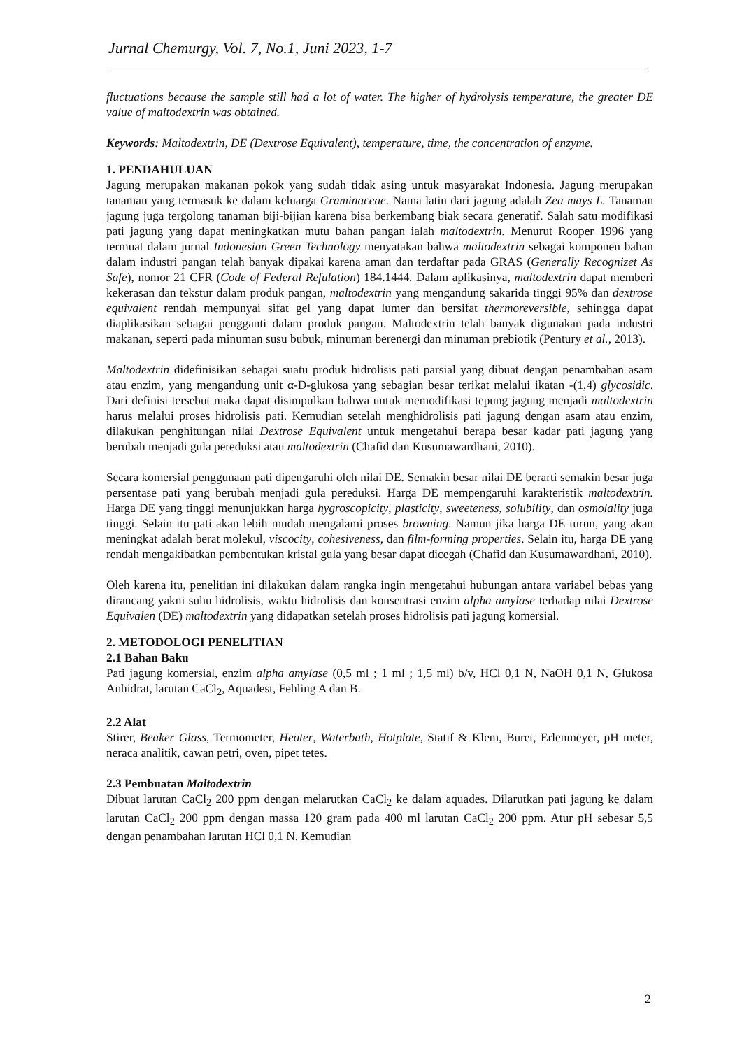Jurnal Chemurgy, Vol. 7, No.1, Juni 2023, 1-7
fluctuations because the sample still had a lot of water. The higher of hydrolysis temperature, the greater DE value of maltodextrin was obtained.
Keywords: Maltodextrin, DE (Dextrose Equivalent), temperature, time, the concentration of enzyme.
1. PENDAHULUAN
Jagung merupakan makanan pokok yang sudah tidak asing untuk masyarakat Indonesia. Jagung merupakan tanaman yang termasuk ke dalam keluarga Graminaceae. Nama latin dari jagung adalah Zea mays L. Tanaman jagung juga tergolong tanaman biji-bijian karena bisa berkembang biak secara generatif. Salah satu modifikasi pati jagung yang dapat meningkatkan mutu bahan pangan ialah maltodextrin. Menurut Rooper 1996 yang termuat dalam jurnal Indonesian Green Technology menyatakan bahwa maltodextrin sebagai komponen bahan dalam industri pangan telah banyak dipakai karena aman dan terdaftar pada GRAS (Generally Recognizet As Safe), nomor 21 CFR (Code of Federal Refulation) 184.1444. Dalam aplikasinya, maltodextrin dapat memberi kekerasan dan tekstur dalam produk pangan, maltodextrin yang mengandung sakarida tinggi 95% dan dextrose equivalent rendah mempunyai sifat gel yang dapat lumer dan bersifat thermoreversible, sehingga dapat diaplikasikan sebagai pengganti dalam produk pangan. Maltodextrin telah banyak digunakan pada industri makanan, seperti pada minuman susu bubuk, minuman berenergi dan minuman prebiotik (Pentury et al., 2013).
Maltodextrin didefinisikan sebagai suatu produk hidrolisis pati parsial yang dibuat dengan penambahan asam atau enzim, yang mengandung unit α-D-glukosa yang sebagian besar terikat melalui ikatan -(1,4) glycosidic. Dari definisi tersebut maka dapat disimpulkan bahwa untuk memodifikasi tepung jagung menjadi maltodextrin harus melalui proses hidrolisis pati. Kemudian setelah menghidrolisis pati jagung dengan asam atau enzim, dilakukan penghitungan nilai Dextrose Equivalent untuk mengetahui berapa besar kadar pati jagung yang berubah menjadi gula pereduksi atau maltodextrin (Chafid dan Kusumawardhani, 2010).
Secara komersial penggunaan pati dipengaruhi oleh nilai DE. Semakin besar nilai DE berarti semakin besar juga persentase pati yang berubah menjadi gula pereduksi. Harga DE mempengaruhi karakteristik maltodextrin. Harga DE yang tinggi menunjukkan harga hygroscopicity, plasticity, sweeteness, solubility, dan osmolality juga tinggi. Selain itu pati akan lebih mudah mengalami proses browning. Namun jika harga DE turun, yang akan meningkat adalah berat molekul, viscocity, cohesiveness, dan film-forming properties. Selain itu, harga DE yang rendah mengakibatkan pembentukan kristal gula yang besar dapat dicegah (Chafid dan Kusumawardhani, 2010).
Oleh karena itu, penelitian ini dilakukan dalam rangka ingin mengetahui hubungan antara variabel bebas yang dirancang yakni suhu hidrolisis, waktu hidrolisis dan konsentrasi enzim alpha amylase terhadap nilai Dextrose Equivalen (DE) maltodextrin yang didapatkan setelah proses hidrolisis pati jagung komersial.
2. METODOLOGI PENELITIAN
2.1 Bahan Baku
Pati jagung komersial, enzim alpha amylase (0,5 ml ; 1 ml ; 1,5 ml) b/v, HCl 0,1 N, NaOH 0,1 N, Glukosa Anhidrat, larutan CaCl<sub>2</sub>, Aquadest, Fehling A dan B.
2.2 Alat
Stirer, Beaker Glass, Termometer, Heater, Waterbath, Hotplate, Statif & Klem, Buret, Erlenmeyer, pH meter, neraca analitik, cawan petri, oven, pipet tetes.
2.3 Pembuatan Maltodextrin
Dibuat larutan CaCl<sub>2</sub> 200 ppm dengan melarutkan CaCl<sub>2</sub> ke dalam aquades. Dilarutkan pati jagung ke dalam larutan CaCl<sub>2</sub> 200 ppm dengan massa 120 gram pada 400 ml larutan CaCl<sub>2</sub> 200 ppm. Atur pH sebesar 5,5 dengan penambahan larutan HCl 0,1 N. Kemudian
2